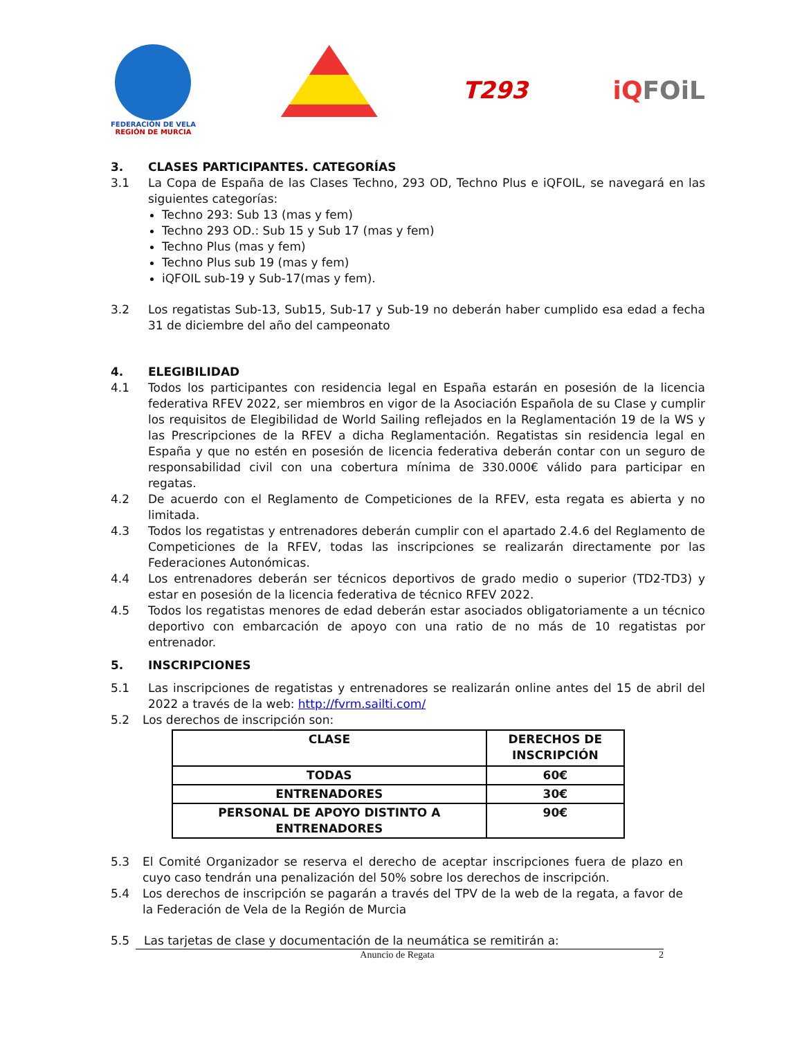FEDERACIÓN DE VELA
REGIÓN DE MURCIA
T293 iQFOiL
3. CLASES PARTICIPANTES. CATEGORÍAS
3.1 La Copa de España de las Clases Techno, 293 OD, Techno Plus e iQFOIL, se navegará en las siguientes categorías:
Techno 293: Sub 13 (mas y fem)
Techno 293 OD.: Sub 15 y Sub 17 (mas y fem)
Techno Plus (mas y fem)
Techno Plus sub 19 (mas y fem)
iQFOIL sub-19 y Sub-17(mas y fem).
3.2 Los regatistas Sub-13, Sub15, Sub-17 y Sub-19 no deberán haber cumplido esa edad a fecha 31 de diciembre del año del campeonato
4. ELEGIBILIDAD
4.1 Todos los participantes con residencia legal en España estarán en posesión de la licencia federativa RFEV 2022, ser miembros en vigor de la Asociación Española de su Clase y cumplir los requisitos de Elegibilidad de World Sailing reflejados en la Reglamentación 19 de la WS y las Prescripciones de la RFEV a dicha Reglamentación. Regatistas sin residencia legal en España y que no estén en posesión de licencia federativa deberán contar con un seguro de responsabilidad civil con una cobertura mínima de 330.000€ válido para participar en regatas.
4.2 De acuerdo con el Reglamento de Competiciones de la RFEV, esta regata es abierta y no limitada.
4.3 Todos los regatistas y entrenadores deberán cumplir con el apartado 2.4.6 del Reglamento de Competiciones de la RFEV, todas las inscripciones se realizarán directamente por las Federaciones Autonómicas.
4.4 Los entrenadores deberán ser técnicos deportivos de grado medio o superior (TD2-TD3) y estar en posesión de la licencia federativa de técnico RFEV 2022.
4.5 Todos los regatistas menores de edad deberán estar asociados obligatoriamente a un técnico deportivo con embarcación de apoyo con una ratio de no más de 10 regatistas por entrenador.
5. INSCRIPCIONES
5.1 Las inscripciones de regatistas y entrenadores se realizarán online antes del 15 de abril del 2022 a través de la web: http://fvrm.sailti.com/
5.2 Los derechos de inscripción son:
| CLASE | DERECHOS DE INSCRIPCIÓN |
| TODAS | 60€ |
| ENTRENADORES | 30€ |
| PERSONAL DE APOYO DISTINTO A ENTRENADORES | 90€ |
5.3 El Comité Organizador se reserva el derecho de aceptar inscripciones fuera de plazo en cuyo caso tendrán una penalización del 50% sobre los derechos de inscripción.
5.4 Los derechos de inscripción se pagarán a través del TPV de la web de la regata, a favor de la Federación de Vela de la Región de Murcia
5.5 Las tarjetas de clase y documentación de la neumática se remitirán a:
Anuncio de Regata 2